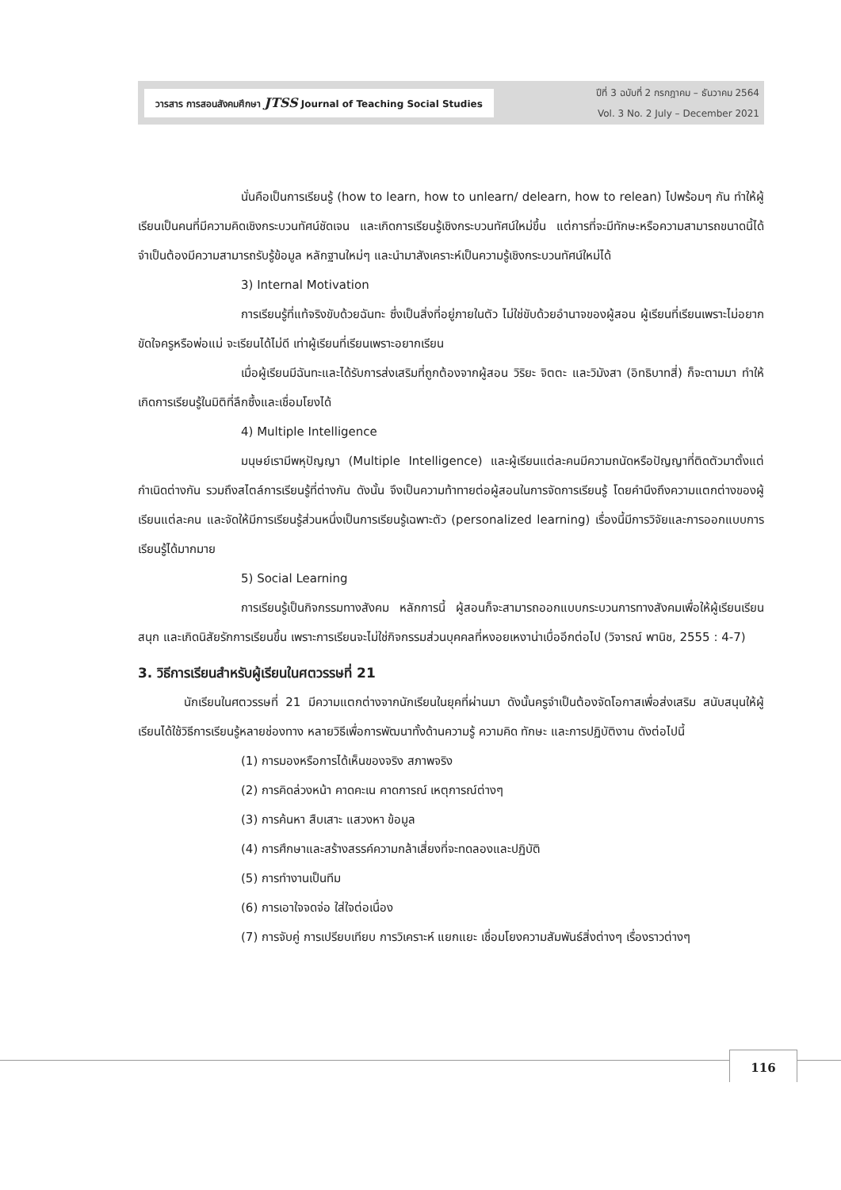วารสาร การสอนสังคมศึกษา JTSS Journal of Teaching Social Studies
ปีที่ 3 ฉบับที่ 2 กรกฎาคม – ธันวาคม 2564
Vol. 3 No. 2 July – December 2021
นั่นคือเป็นการเรียนรู้ (how to learn, how to unlearn/ delearn, how to relean) ไปพร้อมๆ กัน ทำให้ผู้เรียนเป็นคนที่มีความคิดเชิงกระบวนทัศน์ชัดเจน และเกิดการเรียนรู้เชิงกระบวนทัศน์ใหม่ขึ้น แต่การที่จะมีทักษะหรือความสามารถขนาดนี้ได้ จำเป็นต้องมีความสามารถรับรู้ข้อมูล หลักฐานใหม่ๆ และนำมาสังเคราะห์เป็นความรู้เชิงกระบวนทัศน์ใหม่ได้
3) Internal Motivation
การเรียนรู้ที่แท้จริงขับด้วยฉันทะ ซึ่งเป็นสิ่งที่อยู่ภายในตัว ไม่ใช่ขับด้วยอำนาจของผู้สอน ผู้เรียนที่เรียนเพราะไม่อยากขัดใจครูหรือพ่อแม่ จะเรียนได้ไม่ดี เท่าผู้เรียนที่เรียนเพราะอยากเรียน
เมื่อผู้เรียนมีฉันทะและได้รับการส่งเสริมที่ถูกต้องจากผู้สอน วิริยะ จิตตะ และวิมังสา (อิทธิบาทสี่) ก็จะตามมา ทำให้เกิดการเรียนรู้ในมิติที่ลึกซึ้งและเชื่อมโยงได้
4) Multiple Intelligence
มนุษย์เรามีพหุปัญญา (Multiple Intelligence) และผู้เรียนแต่ละคนมีความถนัดหรือปัญญาที่ติดตัวมาตั้งแต่กำเนิดต่างกัน รวมถึงสไตล์การเรียนรู้ที่ต่างกัน ดังนั้น จึงเป็นความท้าทายต่อผู้สอนในการจัดการเรียนรู้ โดยคำนึงถึงความแตกต่างของผู้เรียนแต่ละคน และจัดให้มีการเรียนรู้ส่วนหนึ่งเป็นการเรียนรู้เฉพาะตัว (personalized learning) เรื่องนี้มีการวิจัยและการออกแบบการเรียนรู้ได้มากมาย
5) Social Learning
การเรียนรู้เป็นกิจกรรมทางสังคม หลักการนี้ ผู้สอนก็จะสามารถออกแบบกระบวนการทางสังคมเพื่อให้ผู้เรียนเรียนสนุก และเกิดนิสัยรักการเรียนขึ้น เพราะการเรียนจะไม่ใช่กิจกรรมส่วนบุคคลที่หงอยเหงาน่าเบื่ออีกต่อไป (วิจารณ์ พานิช, 2555 : 4-7)
3. วิธีการเรียนสำหรับผู้เรียนในศตวรรษที่ 21
นักเรียนในศตวรรษที่ 21 มีความแตกต่างจากนักเรียนในยุคที่ผ่านมา ดังนั้นครูจำเป็นต้องจัดโอกาสเพื่อส่งเสริม สนับสนุนให้ผู้เรียนได้ใช้วิธีการเรียนรู้หลายช่องทาง หลายวิธีเพื่อการพัฒนาทั้งด้านความรู้ ความคิด ทักษะ และการปฏิบัติงาน ดังต่อไปนี้
(1) การมองหรือการได้เห็นของจริง สภาพจริง
(2) การคิดล่วงหน้า คาดคะเน คาดการณ์ เหตุการณ์ต่างๆ
(3) การค้นหา สืบเสาะ แสวงหา ข้อมูล
(4) การศึกษาและสร้างสรรค์ความกล้าเสี่ยงที่จะทดลองและปฏิบัติ
(5) การทำงานเป็นทีม
(6) การเอาใจจดจ่อ ใส่ใจต่อเนื่อง
(7) การจับคู่ การเปรียบเทียบ การวิเคราะห์ แยกแยะ เชื่อมโยงความสัมพันธ์สิ่งต่างๆ เรื่องราวต่างๆ
116